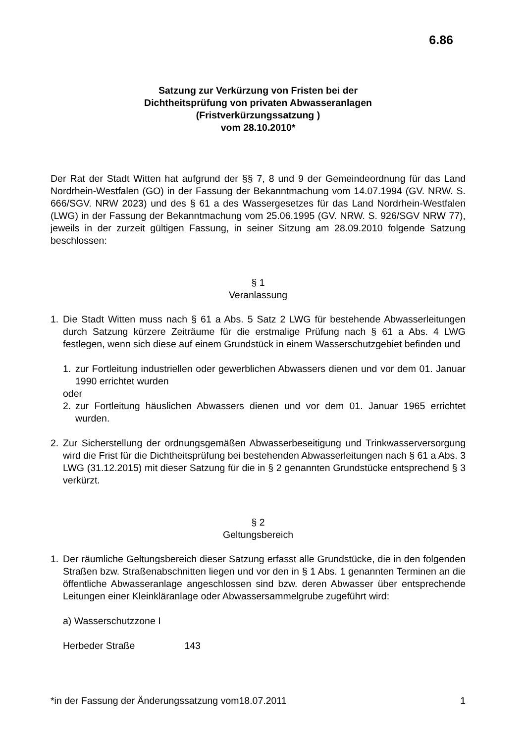6.86
Satzung zur Verkürzung von Fristen bei der
Dichtheitsprüfung von privaten Abwasseranlagen
(Fristverkürzungssatzung )
vom 28.10.2010*
Der Rat der Stadt Witten hat aufgrund der §§ 7, 8 und 9 der Gemeindeordnung für das Land Nordrhein-Westfalen (GO) in der Fassung der Bekanntmachung vom 14.07.1994 (GV. NRW. S. 666/SGV. NRW 2023) und des § 61 a des Wassergesetzes für das Land Nordrhein-Westfalen (LWG) in der Fassung der Bekanntmachung vom 25.06.1995 (GV. NRW. S. 926/SGV NRW 77), jeweils in der zurzeit gültigen Fassung, in seiner Sitzung am 28.09.2010 folgende Satzung beschlossen:
§ 1
Veranlassung
1. Die Stadt Witten muss nach § 61 a Abs. 5 Satz 2 LWG für bestehende Abwasserleitungen durch Satzung kürzere Zeiträume für die erstmalige Prüfung nach § 61 a Abs. 4 LWG festlegen, wenn sich diese auf einem Grundstück in einem Wasserschutzgebiet befinden und
1. zur Fortleitung industriellen oder gewerblichen Abwassers dienen und vor dem 01. Januar 1990 errichtet wurden
oder
2. zur Fortleitung häuslichen Abwassers dienen und vor dem 01. Januar 1965 errichtet wurden.
2. Zur Sicherstellung der ordnungsgemäßen Abwasserbeseitigung und Trinkwasserversorgung wird die Frist für die Dichtheitsprüfung bei bestehenden Abwasserleitungen nach § 61 a Abs. 3 LWG (31.12.2015) mit dieser Satzung für die in § 2 genannten Grundstücke entsprechend § 3 verkürzt.
§ 2
Geltungsbereich
1. Der räumliche Geltungsbereich dieser Satzung erfasst alle Grundstücke, die in den folgenden Straßen bzw. Straßenabschnitten liegen und vor den in § 1 Abs. 1 genannten Terminen an die öffentliche Abwasseranlage angeschlossen sind bzw. deren Abwasser über entsprechende Leitungen einer Kleinkläranlage oder Abwassersammelgrube zugeführt wird:
a) Wasserschutzzone I
Herbeder Straße 143
*in der Fassung der Änderungssatzung vom18.07.2011 1